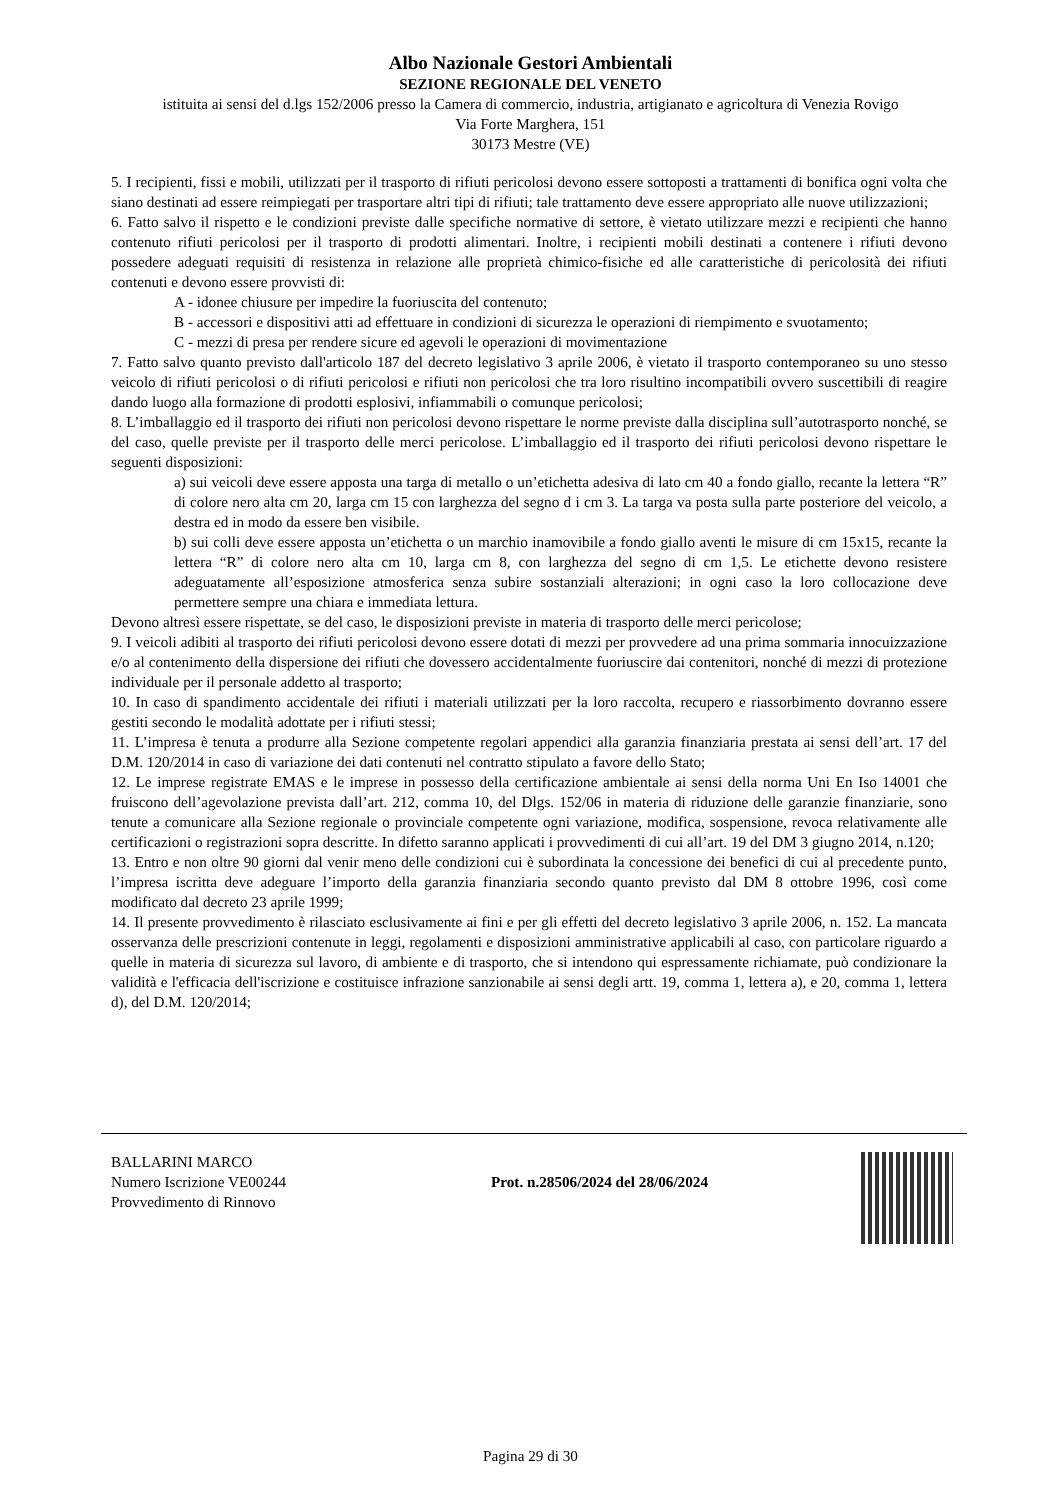Albo Nazionale Gestori Ambientali
SEZIONE REGIONALE DEL VENETO
istituita ai sensi del d.lgs 152/2006 presso la Camera di commercio, industria, artigianato e agricoltura di Venezia Rovigo
Via Forte Marghera, 151
30173 Mestre (VE)
5. I recipienti, fissi e mobili, utilizzati per il trasporto di rifiuti pericolosi devono essere sottoposti a trattamenti di bonifica ogni volta che siano destinati ad essere reimpiegati per trasportare altri tipi di rifiuti; tale trattamento deve essere appropriato alle nuove utilizzazioni;
6. Fatto salvo il rispetto e le condizioni previste dalle specifiche normative di settore, è vietato utilizzare mezzi e recipienti che hanno contenuto rifiuti pericolosi per il trasporto di prodotti alimentari. Inoltre, i recipienti mobili destinati a contenere i rifiuti devono possedere adeguati requisiti di resistenza in relazione alle proprietà chimico-fisiche ed alle caratteristiche di pericolosità dei rifiuti contenuti e devono essere provvisti di:
A - idonee chiusure per impedire la fuoriuscita del contenuto;
B - accessori e dispositivi atti ad effettuare in condizioni di sicurezza le operazioni di riempimento e svuotamento;
C - mezzi di presa per rendere sicure ed agevoli le operazioni di movimentazione
7. Fatto salvo quanto previsto dall'articolo 187 del decreto legislativo 3 aprile 2006, è vietato il trasporto contemporaneo su uno stesso veicolo di rifiuti pericolosi o di rifiuti pericolosi e rifiuti non pericolosi che tra loro risultino incompatibili ovvero suscettibili di reagire dando luogo alla formazione di prodotti esplosivi, infiammabili o comunque pericolosi;
8. L’imballaggio ed il trasporto dei rifiuti non pericolosi devono rispettare le norme previste dalla disciplina sull’autotrasporto nonché, se del caso, quelle previste per il trasporto delle merci pericolose. L’imballaggio ed il trasporto dei rifiuti pericolosi devono rispettare le seguenti disposizioni:
a) sui veicoli deve essere apposta una targa di metallo o un’etichetta adesiva di lato cm 40 a fondo giallo, recante la lettera “R” di colore nero alta cm 20, larga cm 15 con larghezza del segno d i cm 3. La targa va posta sulla parte posteriore del veicolo, a destra ed in modo da essere ben visibile.
b) sui colli deve essere apposta un’etichetta o un marchio inamovibile a fondo giallo aventi le misure di cm 15x15, recante la lettera “R” di colore nero alta cm 10, larga cm 8, con larghezza del segno di cm 1,5. Le etichette devono resistere adeguatamente all’esposizione atmosferica senza subire sostanziali alterazioni; in ogni caso la loro collocazione deve permettere sempre una chiara e immediata lettura.
Devono altresì essere rispettate, se del caso, le disposizioni previste in materia di trasporto delle merci pericolose;
9. I veicoli adibiti al trasporto dei rifiuti pericolosi devono essere dotati di mezzi per provvedere ad una prima sommaria innocuizzazione e/o al contenimento della dispersione dei rifiuti che dovessero accidentalmente fuoriuscire dai contenitori, nonché di mezzi di protezione individuale per il personale addetto al trasporto;
10. In caso di spandimento accidentale dei rifiuti i materiali utilizzati per la loro raccolta, recupero e riassorbimento dovranno essere gestiti secondo le modalità adottate per i rifiuti stessi;
11. L’impresa è tenuta a produrre alla Sezione competente regolari appendici alla garanzia finanziaria prestata ai sensi dell’art. 17 del D.M. 120/2014 in caso di variazione dei dati contenuti nel contratto stipulato a favore dello Stato;
12. Le imprese registrate EMAS e le imprese in possesso della certificazione ambientale ai sensi della norma Uni En Iso 14001 che fruiscono dell’agevolazione prevista dall’art. 212, comma 10, del Dlgs. 152/06 in materia di riduzione delle garanzie finanziarie, sono tenute a comunicare alla Sezione regionale o provinciale competente ogni variazione, modifica, sospensione, revoca relativamente alle certificazioni o registrazioni sopra descritte. In difetto saranno applicati i provvedimenti di cui all’art. 19 del DM 3 giugno 2014, n.120;
13. Entro e non oltre 90 giorni dal venir meno delle condizioni cui è subordinata la concessione dei benefici di cui al precedente punto, l’impresa iscritta deve adeguare l’importo della garanzia finanziaria secondo quanto previsto dal DM 8 ottobre 1996, così come modificato dal decreto 23 aprile 1999;
14. Il presente provvedimento è rilasciato esclusivamente ai fini e per gli effetti del decreto legislativo 3 aprile 2006, n. 152. La mancata osservanza delle prescrizioni contenute in leggi, regolamenti e disposizioni amministrative applicabili al caso, con particolare riguardo a quelle in materia di sicurezza sul lavoro, di ambiente e di trasporto, che si intendono qui espressamente richiamate, può condizionare la validità e l'efficacia dell'iscrizione e costituisce infrazione sanzionabile ai sensi degli artt. 19, comma 1, lettera a), e 20, comma 1, lettera d), del D.M. 120/2014;
BALLARINI MARCO
Numero Iscrizione VE00244
Provvedimento di Rinnovo
Prot. n.28506/2024 del 28/06/2024
Pagina 29 di 30